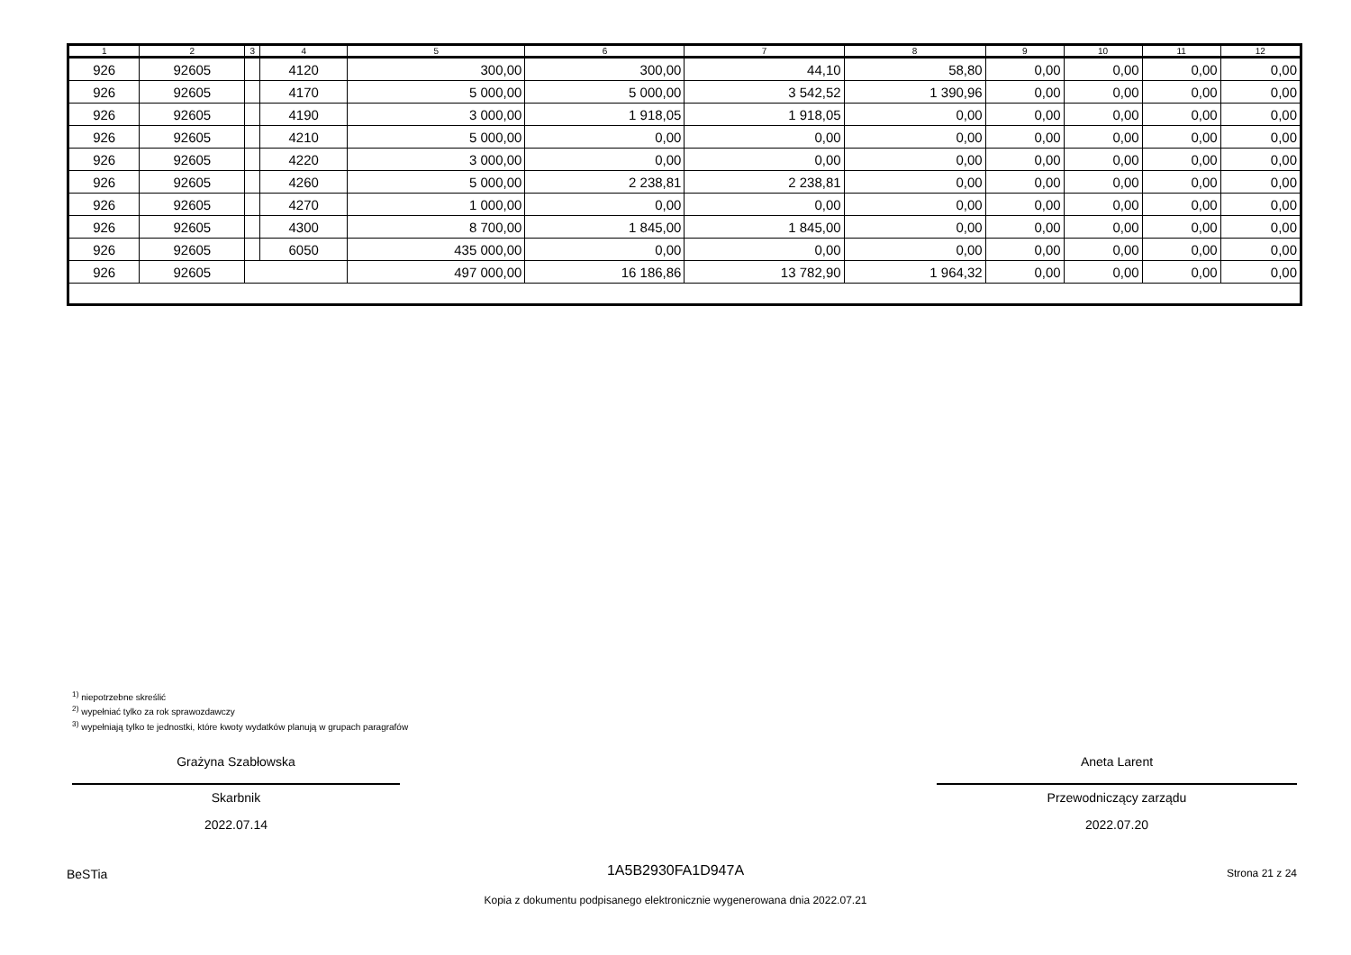| 1 | 2 | 3 | 4 | 5 | 6 | 7 | 8 | 9 | 10 | 11 | 12 |
| --- | --- | --- | --- | --- | --- | --- | --- | --- | --- | --- | --- |
| 926 | 92605 | | 4120 | 300,00 | 300,00 | 44,10 | 58,80 | 0,00 | 0,00 | 0,00 | 0,00 |
| 926 | 92605 | | 4170 | 5 000,00 | 5 000,00 | 3 542,52 | 1 390,96 | 0,00 | 0,00 | 0,00 | 0,00 |
| 926 | 92605 | | 4190 | 3 000,00 | 1 918,05 | 1 918,05 | 0,00 | 0,00 | 0,00 | 0,00 | 0,00 |
| 926 | 92605 | | 4210 | 5 000,00 | 0,00 | 0,00 | 0,00 | 0,00 | 0,00 | 0,00 | 0,00 |
| 926 | 92605 | | 4220 | 3 000,00 | 0,00 | 0,00 | 0,00 | 0,00 | 0,00 | 0,00 | 0,00 |
| 926 | 92605 | | 4260 | 5 000,00 | 2 238,81 | 2 238,81 | 0,00 | 0,00 | 0,00 | 0,00 | 0,00 |
| 926 | 92605 | | 4270 | 1 000,00 | 0,00 | 0,00 | 0,00 | 0,00 | 0,00 | 0,00 | 0,00 |
| 926 | 92605 | | 4300 | 8 700,00 | 1 845,00 | 1 845,00 | 0,00 | 0,00 | 0,00 | 0,00 | 0,00 |
| 926 | 92605 | | 6050 | 435 000,00 | 0,00 | 0,00 | 0,00 | 0,00 | 0,00 | 0,00 | 0,00 |
| 926 | 92605 | | | 497 000,00 | 16 186,86 | 13 782,90 | 1 964,32 | 0,00 | 0,00 | 0,00 | 0,00 |
<sup>1)</sup> niepotrzebne skreślić
<sup>2)</sup> wypełniać tylko za rok sprawozdawczy
<sup>3)</sup> wypełniają tylko te jednostki, które kwoty wydatków planują w grupach paragrafów
Grażyna Szabłowska
Skarbnik
2022.07.14
Aneta Larent
Przewodniczący zarządu
2022.07.20
BeSTia
1A5B2930FA1D947A Strona 21 z 24
Kopia z dokumentu podpisanego elektronicznie wygenerowana dnia 2022.07.21